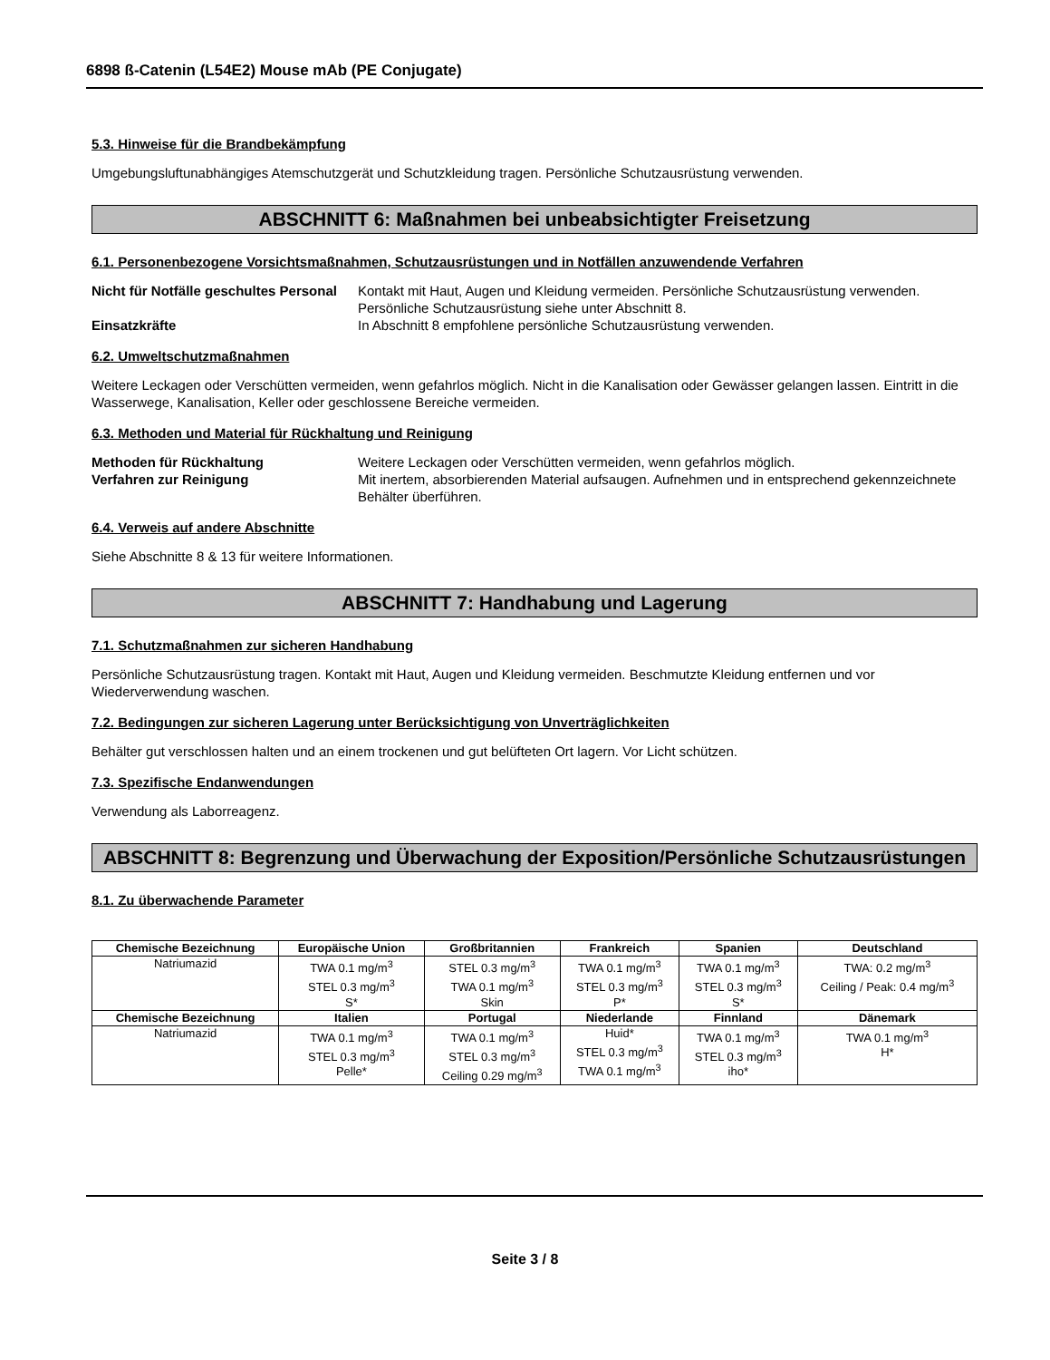6898 ß-Catenin (L54E2) Mouse mAb (PE Conjugate)
5.3. Hinweise für die Brandbekämpfung
Umgebungsluftunabhängiges Atemschutzgerät und Schutzkleidung tragen. Persönliche Schutzausrüstung verwenden.
ABSCHNITT 6: Maßnahmen bei unbeabsichtigter Freisetzung
6.1. Personenbezogene Vorsichtsmaßnahmen, Schutzausrüstungen und in Notfällen anzuwendende Verfahren
Nicht für Notfälle geschultes Personal Kontakt mit Haut, Augen und Kleidung vermeiden. Persönliche Schutzausrüstung verwenden. Persönliche Schutzausrüstung siehe unter Abschnitt 8.
Einsatzkräfte In Abschnitt 8 empfohlene persönliche Schutzausrüstung verwenden.
6.2. Umweltschutzmaßnahmen
Weitere Leckagen oder Verschütten vermeiden, wenn gefahrlos möglich. Nicht in die Kanalisation oder Gewässer gelangen lassen. Eintritt in die Wasserwege, Kanalisation, Keller oder geschlossene Bereiche vermeiden.
6.3. Methoden und Material für Rückhaltung und Reinigung
Methoden für Rückhaltung Weitere Leckagen oder Verschütten vermeiden, wenn gefahrlos möglich.
Verfahren zur Reinigung Mit inertem, absorbierenden Material aufsaugen. Aufnehmen und in entsprechend gekennzeichnete Behälter überführen.
6.4. Verweis auf andere Abschnitte
Siehe Abschnitte 8 & 13 für weitere Informationen.
ABSCHNITT 7: Handhabung und Lagerung
7.1. Schutzmaßnahmen zur sicheren Handhabung
Persönliche Schutzausrüstung tragen. Kontakt mit Haut, Augen und Kleidung vermeiden. Beschmutzte Kleidung entfernen und vor Wiederverwendung waschen.
7.2. Bedingungen zur sicheren Lagerung unter Berücksichtigung von Unverträglichkeiten
Behälter gut verschlossen halten und an einem trockenen und gut belüfteten Ort lagern. Vor Licht schützen.
7.3. Spezifische Endanwendungen
Verwendung als Laborreagenz.
ABSCHNITT 8: Begrenzung und Überwachung der Exposition/Persönliche Schutzausrüstungen
8.1. Zu überwachende Parameter
| Chemische Bezeichnung | Europäische Union | Großbritannien | Frankreich | Spanien | Deutschland |
| --- | --- | --- | --- | --- | --- |
| Natriumazid | TWA 0.1 mg/m<sup>3</sup> STEL 0.3 mg/m<sup>3</sup> S* | STEL 0.3 mg/m<sup>3</sup> TWA 0.1 mg/m<sup>3</sup> Skin | TWA 0.1 mg/m<sup>3</sup> STEL 0.3 mg/m<sup>3</sup> P* | TWA 0.1 mg/m<sup>3</sup> STEL 0.3 mg/m<sup>3</sup> S* | TWA: 0.2 mg/m<sup>3</sup> Ceiling / Peak: 0.4 mg/m<sup>3</sup> |
| Chemische Bezeichnung | Italien | Portugal | Niederlande | Finnland | Dänemark |
| Natriumazid | TWA 0.1 mg/m<sup>3</sup> STEL 0.3 mg/m<sup>3</sup> Pelle* | TWA 0.1 mg/m<sup>3</sup> STEL 0.3 mg/m<sup>3</sup> Ceiling 0.29 mg/m<sup>3</sup> | Huid* STEL 0.3 mg/m<sup>3</sup> TWA 0.1 mg/m<sup>3</sup> | TWA 0.1 mg/m<sup>3</sup> STEL 0.3 mg/m<sup>3</sup> iho* | TWA 0.1 mg/m<sup>3</sup> H* |
Seite 3 / 8